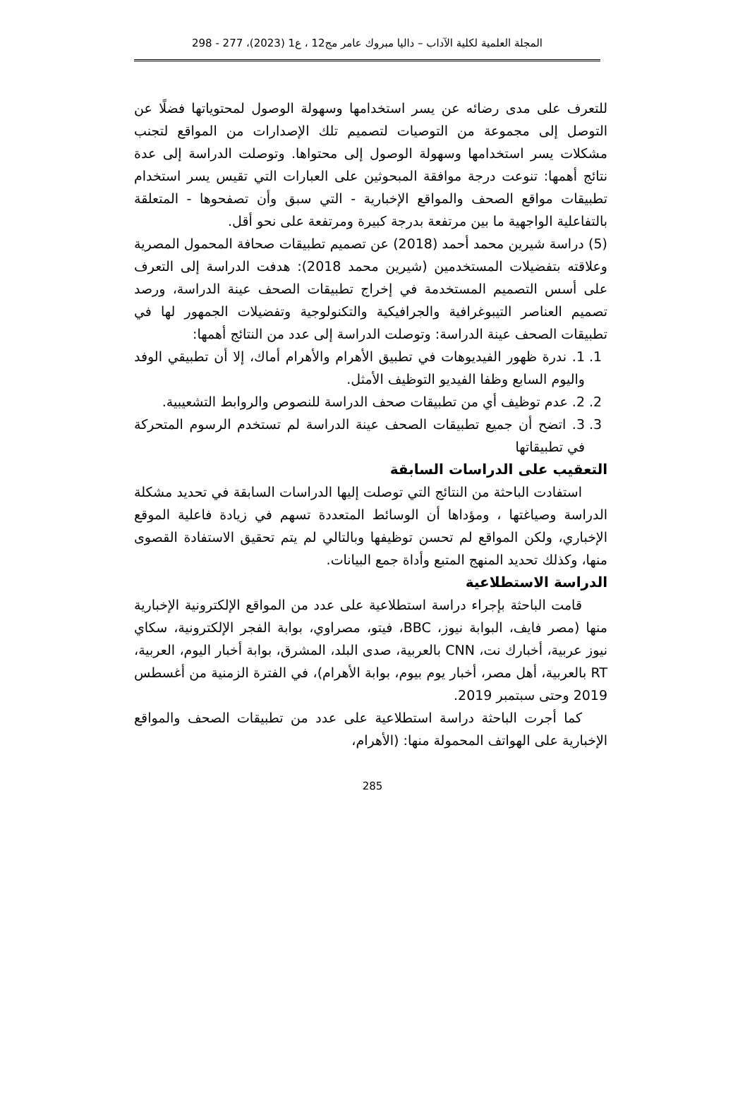المجلة العلمية لكلية الآداب – داليا مبروك عامر مج12 ، ع1 (2023)، 277 - 298
للتعرف على مدى رضائه عن يسر استخدامها وسهولة الوصول لمحتوياتها فضلًا عن التوصل إلى مجموعة من التوصيات لتصميم تلك الإصدارات من المواقع لتجنب مشكلات يسر استخدامها وسهولة الوصول إلى محتواها. وتوصلت الدراسة إلى عدة نتائج أهمها: تنوعت درجة موافقة المبحوثين على العبارات التي تقيس يسر استخدام تطبيقات مواقع الصحف والمواقع الإخبارية - التي سبق وأن تصفحوها - المتعلقة بالتفاعلية الواجهية ما بين مرتفعة بدرجة كبيرة ومرتفعة على نحو أقل.
(5) دراسة شيرين محمد أحمد (2018) عن تصميم تطبيقات صحافة المحمول المصرية وعلاقته بتفضيلات المستخدمين (شيرين محمد 2018): هدفت الدراسة إلى التعرف على أسس التصميم المستخدمة في إخراج تطبيقات الصحف عينة الدراسة، ورصد تصميم العناصر التيبوغرافية والجرافيكية والتكنولوجية وتفضيلات الجمهور لها في تطبيقات الصحف عينة الدراسة: وتوصلت الدراسة إلى عدد من النتائج أهمها:
1. 1. ندرة ظهور الفيديوهات في تطبيق الأهرام والأهرام أماك، إلا أن تطبيقي الوفد واليوم السابع وظفا الفيديو التوظيف الأمثل.
2. 2. عدم توظيف أي من تطبيقات صحف الدراسة للنصوص والروابط التشعيبية.
3. 3. اتضح أن جميع تطبيقات الصحف عينة الدراسة لم تستخدم الرسوم المتحركة في تطبيقاتها
التعقيب على الدراسات السابقة
استفادت الباحثة من النتائج التي توصلت إليها الدراسات السابقة في تحديد مشكلة الدراسة وصياغتها ، ومؤداها أن الوسائط المتعددة تسهم في زيادة فاعلية الموقع الإخباري، ولكن المواقع لم تحسن توظيفها وبالتالي لم يتم تحقيق الاستفادة القصوى منها، وكذلك تحديد المنهج المتبع وأداة جمع البيانات.
الدراسة الاستطلاعية
قامت الباحثة بإجراء دراسة استطلاعية على عدد من المواقع الإلكترونية الإخبارية منها (مصر فايف، البوابة نيوز، BBC، فيتو، مصراوي، بوابة الفجر الإلكترونية، سكاي نيوز عربية، أخبارك نت، CNN بالعربية، صدى البلد، المشرق، بوابة أخبار اليوم، العربية، RT بالعربية، أهل مصر، أخبار يوم بيوم، بوابة الأهرام)، في الفترة الزمنية من أغسطس 2019 وحتى سبتمبر 2019.
كما أجرت الباحثة دراسة استطلاعية على عدد من تطبيقات الصحف والمواقع الإخبارية على الهواتف المحمولة منها: (الأهرام،
285